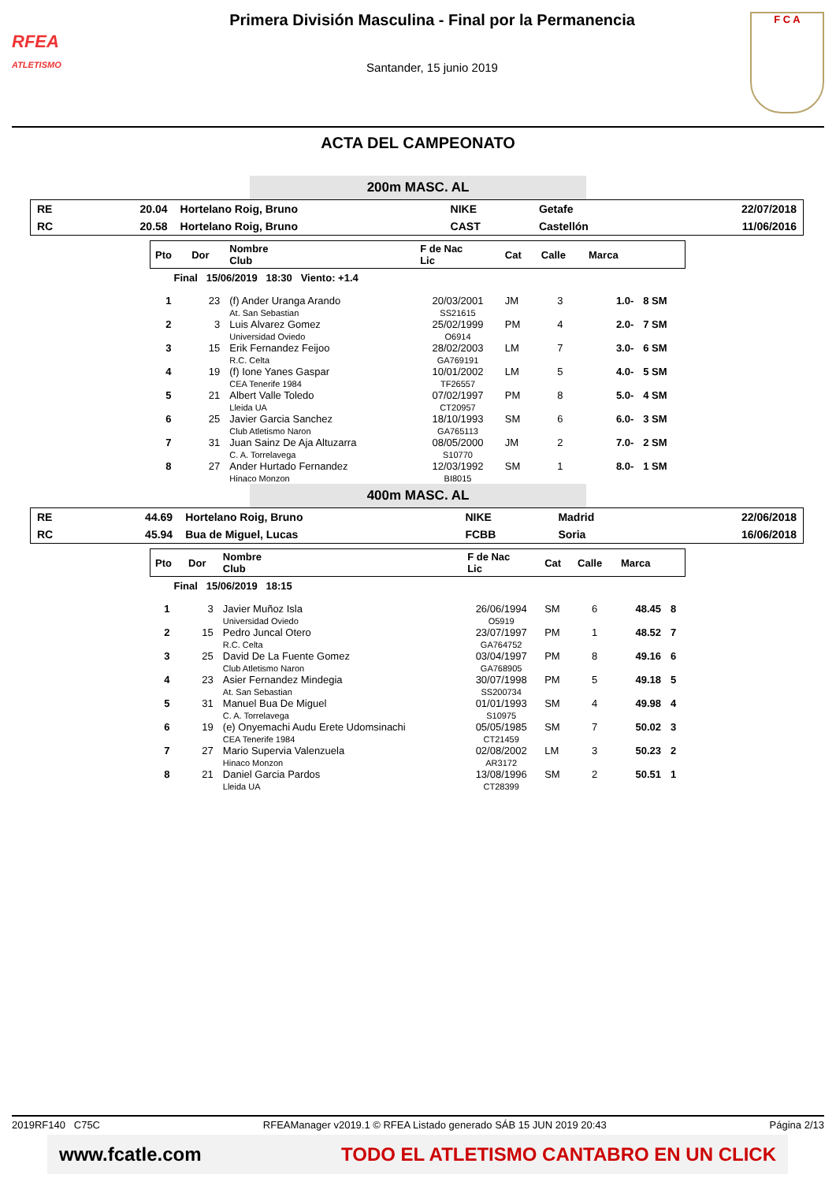RFEA
ATLETISMO
Primera División Masculina - Final por la Permanencia
Santander, 15 junio 2019
F C A
ACTA DEL CAMPEONATO
200m MASC. AL
| RE | 20.04 | Hortelano Roig, Bruno | NIKE | Getafe | 22/07/2018 |
| RC | 20.58 | Hortelano Roig, Bruno | CAST | Castellón | 11/06/2016 |
| Pto | Dor | Nombre Club | F de Nac Lic | Cat | Calle | Marca | |
| --- | --- | --- | --- | --- | --- | --- | --- |
| Final 15/06/2019 18:30 Viento: +1.4 | | | | | | | |
| 1 | 23 | (f) Ander Uranga Arando At. San Sebastian | 20/03/2001 SS21615 | JM | 3 | 1.0- | 8 SM |
| 2 | 3 | Luis Alvarez Gomez Universidad Oviedo | 25/02/1999 O6914 | PM | 4 | 2.0- | 7 SM |
| 3 | 15 | Erik Fernandez Feijoo R.C. Celta | 28/02/2003 GA769191 | LM | 7 | 3.0- | 6 SM |
| 4 | 19 | (f) Ione Yanes Gaspar CEA Tenerife 1984 | 10/01/2002 TF26557 | LM | 5 | 4.0- | 5 SM |
| 5 | 21 | Albert Valle Toledo Lleida UA | 07/02/1997 CT20957 | PM | 8 | 5.0- | 4 SM |
| 6 | 25 | Javier Garcia Sanchez Club Atletismo Naron | 18/10/1993 GA765113 | SM | 6 | 6.0- | 3 SM |
| 7 | 31 | Juan Sainz De Aja Altuzarra C. A. Torrelavega | 08/05/2000 S10770 | JM | 2 | 7.0- | 2 SM |
| 8 | 27 | Ander Hurtado Fernandez Hinaco Monzon | 12/03/1992 BI8015 | SM | 1 | 8.0- | 1 SM |
400m MASC. AL
| RE | 44.69 | Hortelano Roig, Bruno | NIKE | Madrid | 22/06/2018 |
| RC | 45.94 | Bua de Miguel, Lucas | FCBB | Soria | 16/06/2018 |
| Pto | Dor | Nombre Club | F de Nac Lic | Cat | Calle | Marca | |
| --- | --- | --- | --- | --- | --- | --- | --- |
| Final 15/06/2019 18:15 | | | | | | | |
| 1 | 3 | Javier Muñoz Isla Universidad Oviedo | 26/06/1994 O5919 | SM | 6 | 48.45 | 8 |
| 2 | 15 | Pedro Juncal Otero R.C. Celta | 23/07/1997 GA764752 | PM | 1 | 48.52 | 7 |
| 3 | 25 | David De La Fuente Gomez Club Atletismo Naron | 03/04/1997 GA768905 | PM | 8 | 49.16 | 6 |
| 4 | 23 | Asier Fernandez Mindegia At. San Sebastian | 30/07/1998 SS200734 | PM | 5 | 49.18 | 5 |
| 5 | 31 | Manuel Bua De Miguel C. A. Torrelavega | 01/01/1993 S10975 | SM | 4 | 49.98 | 4 |
| 6 | 19 | (e) Onyemachi Audu Erete Udomsinachi CEA Tenerife 1984 | 05/05/1985 CT21459 | SM | 7 | 50.02 | 3 |
| 7 | 27 | Mario Supervia Valenzuela Hinaco Monzon | 02/08/2002 AR3172 | LM | 3 | 50.23 | 2 |
| 8 | 21 | Daniel Garcia Pardos Lleida UA | 13/08/1996 CT28399 | SM | 2 | 50.51 | 1 |
2019RF140 C75C RFEAManager v2019.1 © RFEA Listado generado SÁB 15 JUN 2019 20:43 Página 2/13
www.fcatle.com TODO EL ATLETISMO CANTABRO EN UN CLICK